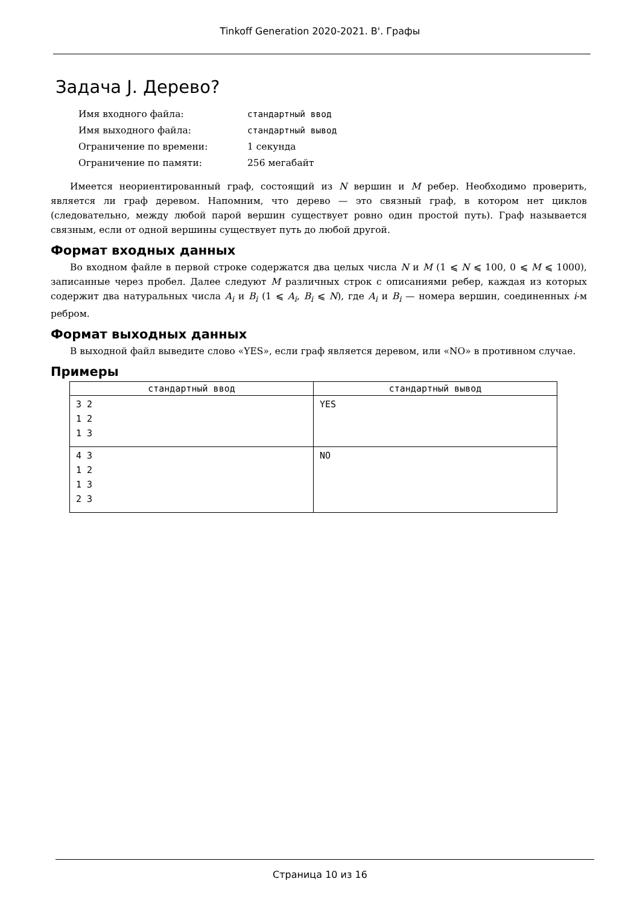Tinkoff Generation 2020-2021. B'. Графы
Задача J. Дерево?
| Имя входного файла: | стандартный ввод |
| Имя выходного файла: | стандартный вывод |
| Ограничение по времени: | 1 секунда |
| Ограничение по памяти: | 256 мегабайт |
Имеется неориентированный граф, состоящий из N вершин и M ребер. Необходимо проверить, является ли граф деревом. Напомним, что дерево — это связный граф, в котором нет циклов (следовательно, между любой парой вершин существует ровно один простой путь). Граф называется связным, если от одной вершины существует путь до любой другой.
Формат входных данных
Во входном файле в первой строке содержатся два целых числа N и M (1 ⩽ N ⩽ 100, 0 ⩽ M ⩽ 1000), записанные через пробел. Далее следуют M различных строк с описаниями ребер, каждая из которых содержит два натуральных числа A<sub>i</sub> и B<sub>i</sub> (1 ⩽ A<sub>i</sub>, B<sub>i</sub> ⩽ N), где A<sub>i</sub> и B<sub>i</sub> — номера вершин, соединенных i-м ребром.
Формат выходных данных
В выходной файл выведите слово «YES», если граф является деревом, или «NO» в противном случае.
Примеры
| стандартный ввод | стандартный вывод |
| --- | --- |
| 3 2 1 2 1 3 | YES |
| 4 3 1 2 1 3 2 3 | NO |
Страница 10 из 16